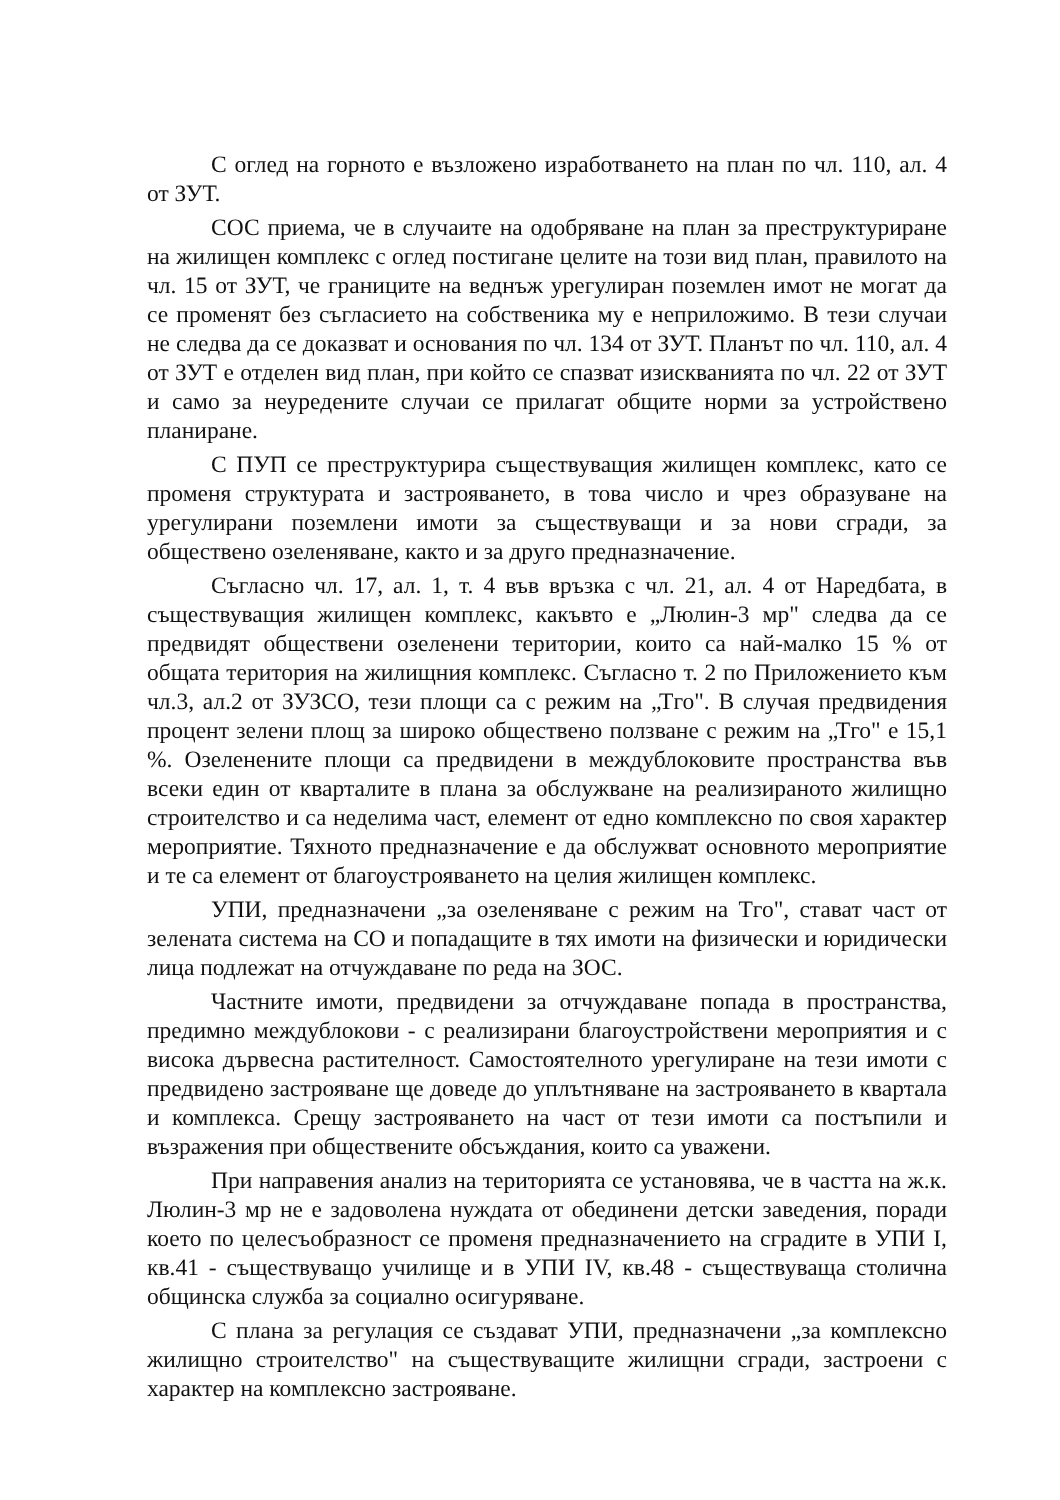С оглед на горното е възложено изработването на план по чл. 110, ал. 4 от ЗУТ.
СОС приема, че в случаите на одобряване на план за преструктуриране на жилищен комплекс с оглед постигане целите на този вид план, правилото на чл. 15 от ЗУТ, че границите на веднъж урегулиран поземлен имот не могат да се променят без съгласието на собственика му е неприложимо. В тези случаи не следва да се доказват и основания по чл. 134 от ЗУТ. Планът по чл. 110, ал. 4 от ЗУТ е отделен вид план, при който се спазват изискванията по чл. 22 от ЗУТ и само за неуредените случаи се прилагат общите норми за устройствено планиране.
С ПУП се преструктурира съществуващия жилищен комплекс, като се променя структурата и застрояването, в това число и чрез образуване на урегулирани поземлени имоти за съществуващи и за нови сгради, за обществено озеленяване, както и за друго предназначение.
Съгласно чл. 17, ал. 1, т. 4 във връзка с чл. 21, ал. 4 от Наредбата, в съществуващия жилищен комплекс, какъвто е „Люлин-3 мр" следва да се предвидят обществени озеленени територии, които са най-малко 15 % от общата територия на жилищния комплекс. Съгласно т. 2 по Приложението към чл.3, ал.2 от ЗУЗСО, тези площи са с режим на „Тго". В случая предвидения процент зелени площ за широко обществено ползване с режим на „Тго" е 15,1 %. Озеленените площи са предвидени в междублоковите пространства във всеки един от кварталите в плана за обслужване на реализираното жилищно строителство и са неделима част, елемент от едно комплексно по своя характер мероприятие. Тяхното предназначение е да обслужват основното мероприятие и те са елемент от благоустрояването на целия жилищен комплекс.
УПИ, предназначени „за озеленяване с режим на Тго", стават част от зелената система на СО и попадащите в тях имоти на физически и юридически лица подлежат на отчуждаване по реда на ЗОС.
Частните имоти, предвидени за отчуждаване попада в пространства, предимно междублокови - с реализирани благоустройствени мероприятия и с висока дървесна растителност. Самостоятелното урегулиране на тези имоти с предвидено застрояване ще доведе до уплътняване на застрояването в квартала и комплекса. Срещу застрояването на част от тези имоти са постъпили и възражения при обществените обсъждания, които са уважени.
При направения анализ на територията се установява, че в частта на ж.к. Люлин-3 мр не е задоволена нуждата от обединени детски заведения, поради което по целесъобразност се променя предназначението на сградите в УПИ I, кв.41 - съществуващо училище и в УПИ IV, кв.48 - съществуваща столична общинска служба за социално осигуряване.
С плана за регулация се създават УПИ, предназначени „за комплексно жилищно строителство" на съществуващите жилищни сгради, застроени с характер на комплексно застрояване.